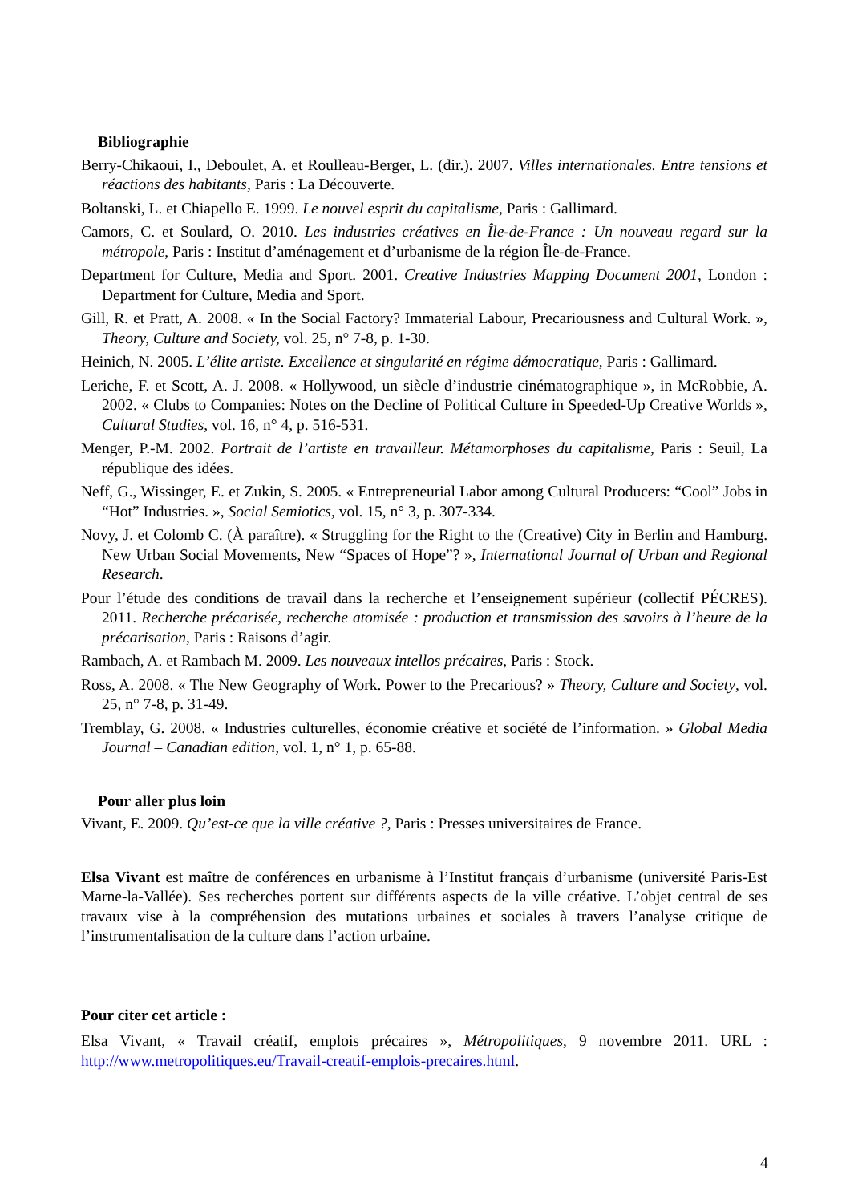Bibliographie
Berry-Chikaoui, I., Deboulet, A. et Roulleau-Berger, L. (dir.). 2007. Villes internationales. Entre tensions et réactions des habitants, Paris : La Découverte.
Boltanski, L. et Chiapello E. 1999. Le nouvel esprit du capitalisme, Paris : Gallimard.
Camors, C. et Soulard, O. 2010. Les industries créatives en Île-de-France : Un nouveau regard sur la métropole, Paris : Institut d’aménagement et d’urbanisme de la région Île-de-France.
Department for Culture, Media and Sport. 2001. Creative Industries Mapping Document 2001, London : Department for Culture, Media and Sport.
Gill, R. et Pratt, A. 2008. « In the Social Factory? Immaterial Labour, Precariousness and Cultural Work. », Theory, Culture and Society, vol. 25, n° 7-8, p. 1-30.
Heinich, N. 2005. L’élite artiste. Excellence et singularité en régime démocratique, Paris : Gallimard.
Leriche, F. et Scott, A. J. 2008. « Hollywood, un siècle d’industrie cinématographique », in McRobbie, A. 2002. « Clubs to Companies: Notes on the Decline of Political Culture in Speeded-Up Creative Worlds », Cultural Studies, vol. 16, n° 4, p. 516-531.
Menger, P.-M. 2002. Portrait de l’artiste en travailleur. Métamorphoses du capitalisme, Paris : Seuil, La république des idées.
Neff, G., Wissinger, E. et Zukin, S. 2005. « Entrepreneurial Labor among Cultural Producers: “Cool” Jobs in “Hot” Industries. », Social Semiotics, vol. 15, n° 3, p. 307-334.
Novy, J. et Colomb C. (À paraître). « Struggling for the Right to the (Creative) City in Berlin and Hamburg. New Urban Social Movements, New “Spaces of Hope”? », International Journal of Urban and Regional Research.
Pour l’étude des conditions de travail dans la recherche et l’enseignement supérieur (collectif PÉCRES). 2011. Recherche précarisée, recherche atomisée : production et transmission des savoirs à l’heure de la précarisation, Paris : Raisons d’agir.
Rambach, A. et Rambach M. 2009. Les nouveaux intellos précaires, Paris : Stock.
Ross, A. 2008. « The New Geography of Work. Power to the Precarious? » Theory, Culture and Society, vol. 25, n° 7-8, p. 31-49.
Tremblay, G. 2008. « Industries culturelles, économie créative et société de l’information. » Global Media Journal – Canadian edition, vol. 1, n° 1, p. 65-88.
Pour aller plus loin
Vivant, E. 2009. Qu’est-ce que la ville créative ?, Paris : Presses universitaires de France.
Elsa Vivant est maître de conférences en urbanisme à l’Institut français d’urbanisme (université Paris-Est Marne-la-Vallée). Ses recherches portent sur différents aspects de la ville créative. L’objet central de ses travaux vise à la compréhension des mutations urbaines et sociales à travers l’analyse critique de l’instrumentalisation de la culture dans l’action urbaine.
Pour citer cet article :
Elsa Vivant, « Travail créatif, emplois précaires », Métropolitiques, 9 novembre 2011. URL : http://www.metropolitiques.eu/Travail-creatif-emplois-precaires.html.
4